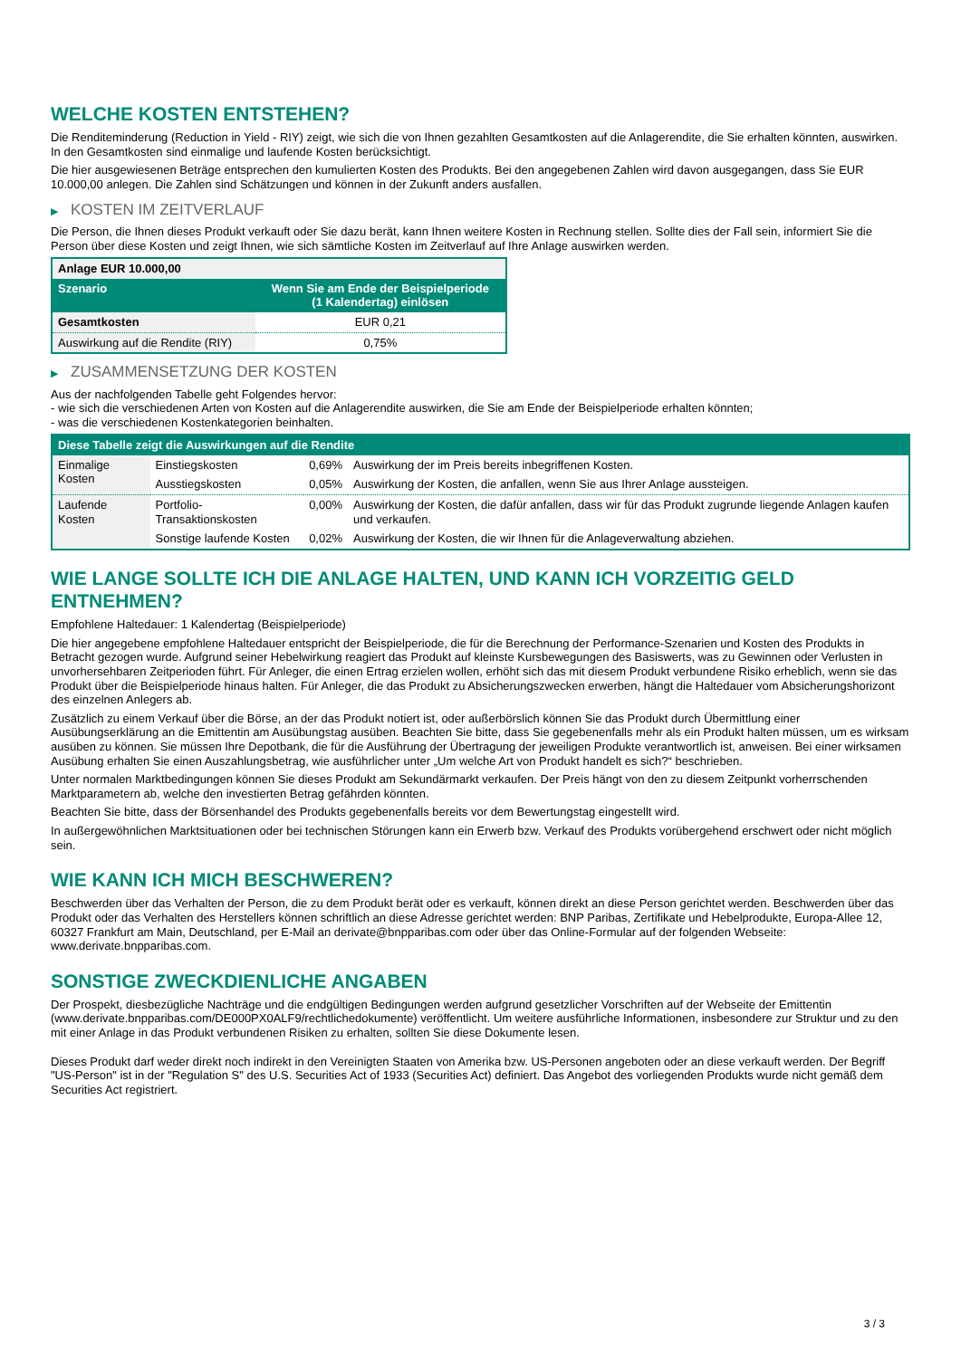WELCHE KOSTEN ENTSTEHEN?
Die Renditeminderung (Reduction in Yield - RIY) zeigt, wie sich die von Ihnen gezahlten Gesamtkosten auf die Anlagerendite, die Sie erhalten könnten, auswirken. In den Gesamtkosten sind einmalige und laufende Kosten berücksichtigt.
Die hier ausgewiesenen Beträge entsprechen den kumulierten Kosten des Produkts. Bei den angegebenen Zahlen wird davon ausgegangen, dass Sie EUR 10.000,00 anlegen. Die Zahlen sind Schätzungen und können in der Zukunft anders ausfallen.
▶ KOSTEN IM ZEITVERLAUF
Die Person, die Ihnen dieses Produkt verkauft oder Sie dazu berät, kann Ihnen weitere Kosten in Rechnung stellen. Sollte dies der Fall sein, informiert Sie die Person über diese Kosten und zeigt Ihnen, wie sich sämtliche Kosten im Zeitverlauf auf Ihre Anlage auswirken werden.
| Anlage EUR 10.000,00 | |
| Szenario | Wenn Sie am Ende der Beispielperiode (1 Kalendertag) einlösen |
| Gesamtkosten | EUR 0,21 |
| Auswirkung auf die Rendite (RIY) | 0,75% |
▶ ZUSAMMENSETZUNG DER KOSTEN
Aus der nachfolgenden Tabelle geht Folgendes hervor:
- wie sich die verschiedenen Arten von Kosten auf die Anlagerendite auswirken, die Sie am Ende der Beispielperiode erhalten könnten;
- was die verschiedenen Kostenkategorien beinhalten.
| Diese Tabelle zeigt die Auswirkungen auf die Rendite | | | |
| --- | --- | --- | --- |
| Einmalige Kosten | Einstiegskosten | 0,69% | Auswirkung der im Preis bereits inbegriffenen Kosten. |
| | Ausstiegskosten | 0,05% | Auswirkung der Kosten, die anfallen, wenn Sie aus Ihrer Anlage aussteigen. |
| Laufende Kosten | Portfolio-Transaktionskosten | 0,00% | Auswirkung der Kosten, die dafür anfallen, dass wir für das Produkt zugrunde liegende Anlagen kaufen und verkaufen. |
| | Sonstige laufende Kosten | 0,02% | Auswirkung der Kosten, die wir Ihnen für die Anlageverwaltung abziehen. |
WIE LANGE SOLLTE ICH DIE ANLAGE HALTEN, UND KANN ICH VORZEITIG GELD ENTNEHMEN?
Empfohlene Haltedauer: 1 Kalendertag (Beispielperiode)
Die hier angegebene empfohlene Haltedauer entspricht der Beispielperiode, die für die Berechnung der Performance-Szenarien und Kosten des Produkts in Betracht gezogen wurde. Aufgrund seiner Hebelwirkung reagiert das Produkt auf kleinste Kursbewegungen des Basiswerts, was zu Gewinnen oder Verlusten in unvorhersehbaren Zeitperioden führt. Für Anleger, die einen Ertrag erzielen wollen, erhöht sich das mit diesem Produkt verbundene Risiko erheblich, wenn sie das Produkt über die Beispielperiode hinaus halten. Für Anleger, die das Produkt zu Absicherungszwecken erwerben, hängt die Haltedauer vom Absicherungshorizont des einzelnen Anlegers ab.
Zusätzlich zu einem Verkauf über die Börse, an der das Produkt notiert ist, oder außerbörslich können Sie das Produkt durch Übermittlung einer Ausübungserklärung an die Emittentin am Ausübungstag ausüben. Beachten Sie bitte, dass Sie gegebenenfalls mehr als ein Produkt halten müssen, um es wirksam ausüben zu können. Sie müssen Ihre Depotbank, die für die Ausführung der Übertragung der jeweiligen Produkte verantwortlich ist, anweisen. Bei einer wirksamen Ausübung erhalten Sie einen Auszahlungsbetrag, wie ausführlicher unter „Um welche Art von Produkt handelt es sich?“ beschrieben.
Unter normalen Marktbedingungen können Sie dieses Produkt am Sekundärmarkt verkaufen. Der Preis hängt von den zu diesem Zeitpunkt vorherrschenden Marktparametern ab, welche den investierten Betrag gefährden könnten.
Beachten Sie bitte, dass der Börsenhandel des Produkts gegebenenfalls bereits vor dem Bewertungstag eingestellt wird.
In außergewöhnlichen Marktsituationen oder bei technischen Störungen kann ein Erwerb bzw. Verkauf des Produkts vorübergehend erschwert oder nicht möglich sein.
WIE KANN ICH MICH BESCHWEREN?
Beschwerden über das Verhalten der Person, die zu dem Produkt berät oder es verkauft, können direkt an diese Person gerichtet werden. Beschwerden über das Produkt oder das Verhalten des Herstellers können schriftlich an diese Adresse gerichtet werden: BNP Paribas, Zertifikate und Hebelprodukte, Europa-Allee 12, 60327 Frankfurt am Main, Deutschland, per E-Mail an derivate@bnpparibas.com oder über das Online-Formular auf der folgenden Webseite: www.derivate.bnpparibas.com.
SONSTIGE ZWECKDIENLICHE ANGABEN
Der Prospekt, diesbezügliche Nachträge und die endgültigen Bedingungen werden aufgrund gesetzlicher Vorschriften auf der Webseite der Emittentin (www.derivate.bnpparibas.com/DE000PX0ALF9/rechtlichedokumente) veröffentlicht. Um weitere ausführliche Informationen, insbesondere zur Struktur und zu den mit einer Anlage in das Produkt verbundenen Risiken zu erhalten, sollten Sie diese Dokumente lesen.
Dieses Produkt darf weder direkt noch indirekt in den Vereinigten Staaten von Amerika bzw. US-Personen angeboten oder an diese verkauft werden. Der Begriff "US-Person" ist in der "Regulation S" des U.S. Securities Act of 1933 (Securities Act) definiert. Das Angebot des vorliegenden Produkts wurde nicht gemäß dem Securities Act registriert.
3 / 3